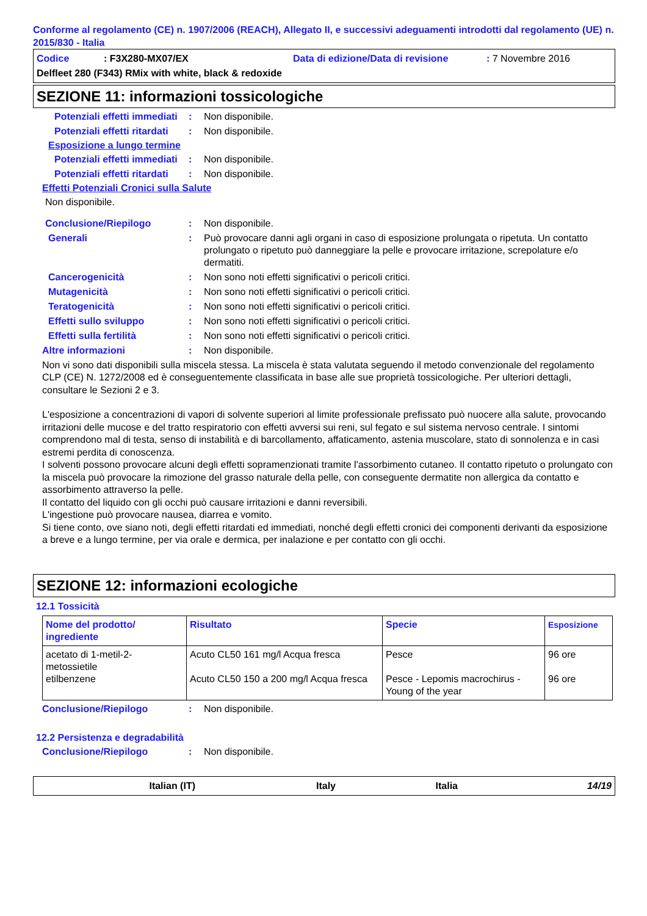Conforme al regolamento (CE) n. 1907/2006 (REACH), Allegato II, e successivi adeguamenti introdotti dal regolamento (UE) n. 2015/830 - Italia
Codice: F3X280-MX07/EX Data di edizione/Data di revisione: 7 Novembre 2016
Delfleet 280 (F343) RMix with white, black & redoxide
SEZIONE 11: informazioni tossicologiche
Potenziali effetti immediati: Non disponibile.
Potenziali effetti ritardati: Non disponibile.
Esposizione a lungo termine
Potenziali effetti immediati: Non disponibile.
Potenziali effetti ritardati: Non disponibile.
Effetti Potenziali Cronici sulla Salute
Non disponibile.
Conclusione/Riepilogo: Non disponibile.
Generali: Può provocare danni agli organi in caso di esposizione prolungata o ripetuta. Un contatto prolungato o ripetuto può danneggiare la pelle e provocare irritazione, screpolature e/o dermatiti.
Cancerogenicità: Non sono noti effetti significativi o pericoli critici.
Mutagenicità: Non sono noti effetti significativi o pericoli critici.
Teratogenicità: Non sono noti effetti significativi o pericoli critici.
Effetti sullo sviluppo: Non sono noti effetti significativi o pericoli critici.
Effetti sulla fertilità: Non sono noti effetti significativi o pericoli critici.
Altre informazioni: Non disponibile.
Non vi sono dati disponibili sulla miscela stessa. La miscela è stata valutata seguendo il metodo convenzionale del regolamento CLP (CE) N. 1272/2008 ed è conseguentemente classificata in base alle sue proprietà tossicologiche. Per ulteriori dettagli, consultare le Sezioni 2 e 3.
L'esposizione a concentrazioni di vapori di solvente superiori al limite professionale prefissato può nuocere alla salute, provocando irritazioni delle mucose e del tratto respiratorio con effetti avversi sui reni, sul fegato e sul sistema nervoso centrale. I sintomi comprendono mal di testa, senso di instabilità e di barcollamento, affaticamento, astenia muscolare, stato di sonnolenza e in casi estremi perdita di conoscenza.
I solventi possono provocare alcuni degli effetti sopramenzionati tramite l'assorbimento cutaneo. Il contatto ripetuto o prolungato con la miscela può provocare la rimozione del grasso naturale della pelle, con conseguente dermatite non allergica da contatto e assorbimento attraverso la pelle.
Il contatto del liquido con gli occhi può causare irritazioni e danni reversibili.
L'ingestione può provocare nausea, diarrea e vomito.
Si tiene conto, ove siano noti, degli effetti ritardati ed immediati, nonché degli effetti cronici dei componenti derivanti da esposizione a breve e a lungo termine, per via orale e dermica, per inalazione e per contatto con gli occhi.
SEZIONE 12: informazioni ecologiche
12.1 Tossicità
| Nome del prodotto/ ingrediente | Risultato | Specie | Esposizione |
| --- | --- | --- | --- |
| acetato di 1-metil-2-metossietile etilbenzene | Acuto CL50 161 mg/l Acqua fresca Acuto CL50 150 a 200 mg/l Acqua fresca | Pesce Pesce - Lepomis macrochirus - Young of the year | 96 ore 96 ore |
Conclusione/Riepilogo: Non disponibile.
12.2 Persistenza e degradabilità
Conclusione/Riepilogo: Non disponibile.
Italian (IT) Italy Italia 14/19